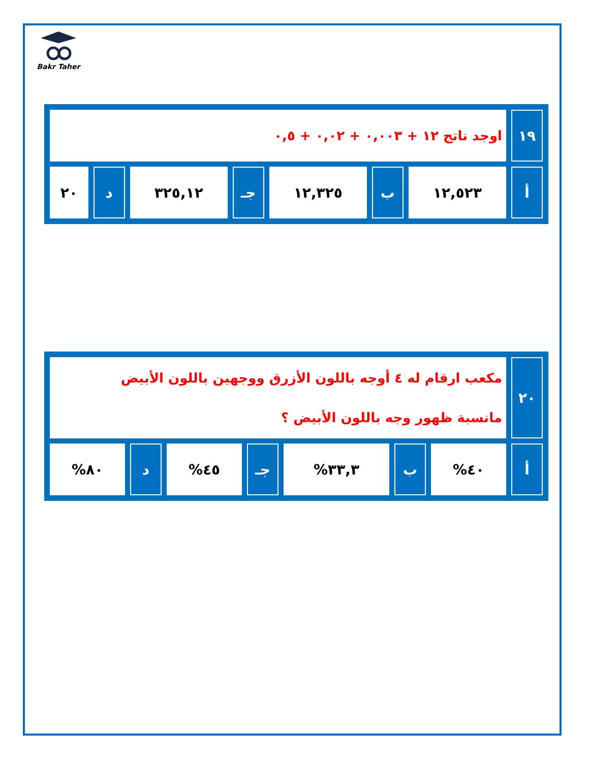Bakr Taher
| ١٩ | اوجد ناتج ١٢ + ٠,٠٠٣ + ٠,٠٢ + ٠,٥ | | | | | | |
| أ | ١٢,٥٢٣ | ب | ١٢,٣٢٥ | جـ | ٣٢٥,١٢ | د | ٢٠ |
| ٢٠ | مكعب ارقام له ٤ أوجه باللون الأزرق ووجهين باللون الأبيض مانسبة ظهور وجه باللون الأبيض ؟ | | | | | | |
| أ | ٤٠% | ب | ٣٣,٣% | جـ | ٤٥% | د | ٨٠% |